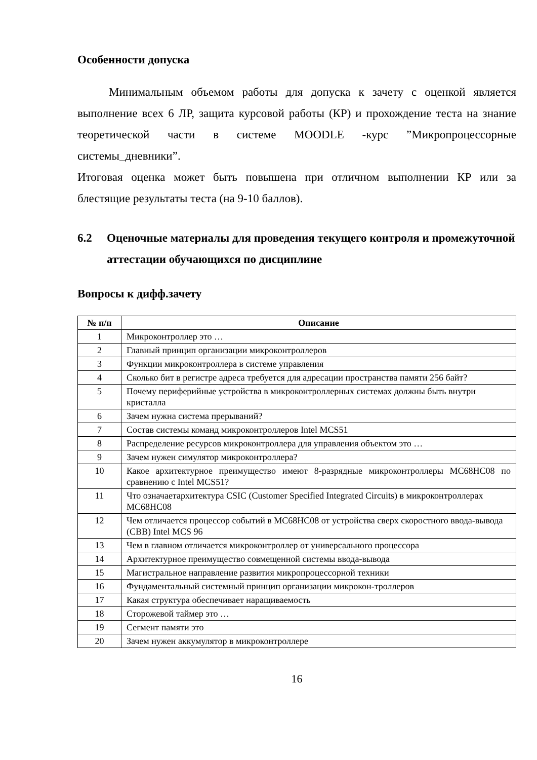Особенности допуска
Минимальным объемом работы для допуска к зачету с оценкой является выполнение всех 6 ЛР, защита курсовой работы (КР) и прохождение теста на знание теоретической части в системе MOODLE -курс ”Микропроцессорные системы_дневники”.
Итоговая оценка может быть повышена при отличном выполнении КР или за блестящие результаты теста (на 9-10 баллов).
6.2 Оценочные материалы для проведения текущего контроля и промежуточной аттестации обучающихся по дисциплине
Вопросы к дифф.зачету
| № п/п | Описание |
| --- | --- |
| 1 | Микроконтроллер это … |
| 2 | Главный принцип организации микроконтроллеров |
| 3 | Функции микроконтроллера в системе управления |
| 4 | Сколько бит в регистре адреса требуется для адресации пространства памяти 256 байт? |
| 5 | Почему периферийные устройства в микроконтроллерных системах должны быть внутри кристалла |
| 6 | Зачем нужна система прерываний? |
| 7 | Состав системы команд микроконтроллеров Intel MCS51 |
| 8 | Распределение ресурсов микроконтроллера для управления объектом это … |
| 9 | Зачем нужен симулятор микроконтроллера? |
| 10 | Какое архитектурное преимущество имеют 8-разрядные микроконтроллеры MC68HC08 по сравнению с Intel MCS51? |
| 11 | Что означаетархитектура CSIC (Customer Specified Integrated Circuits) в микроконтроллерах MC68HC08 |
| 12 | Чем отличается процессор событий в MC68HC08 от устройства сверх скоростного ввода-вывода (СВВ) Intel MCS 96 |
| 13 | Чем в главном отличается микроконтроллер от универсального процессора |
| 14 | Архитектурное преимущество совмещенной системы ввода-вывода |
| 15 | Магистральное направление развития микропроцессорной техники |
| 16 | Фундаментальный системный принцип организации микрокон-троллеров |
| 17 | Какая структура обеспечивает наращиваемость |
| 18 | Сторожевой таймер это … |
| 19 | Сегмент памяти это |
| 20 | Зачем нужен аккумулятор в микроконтроллере |
16